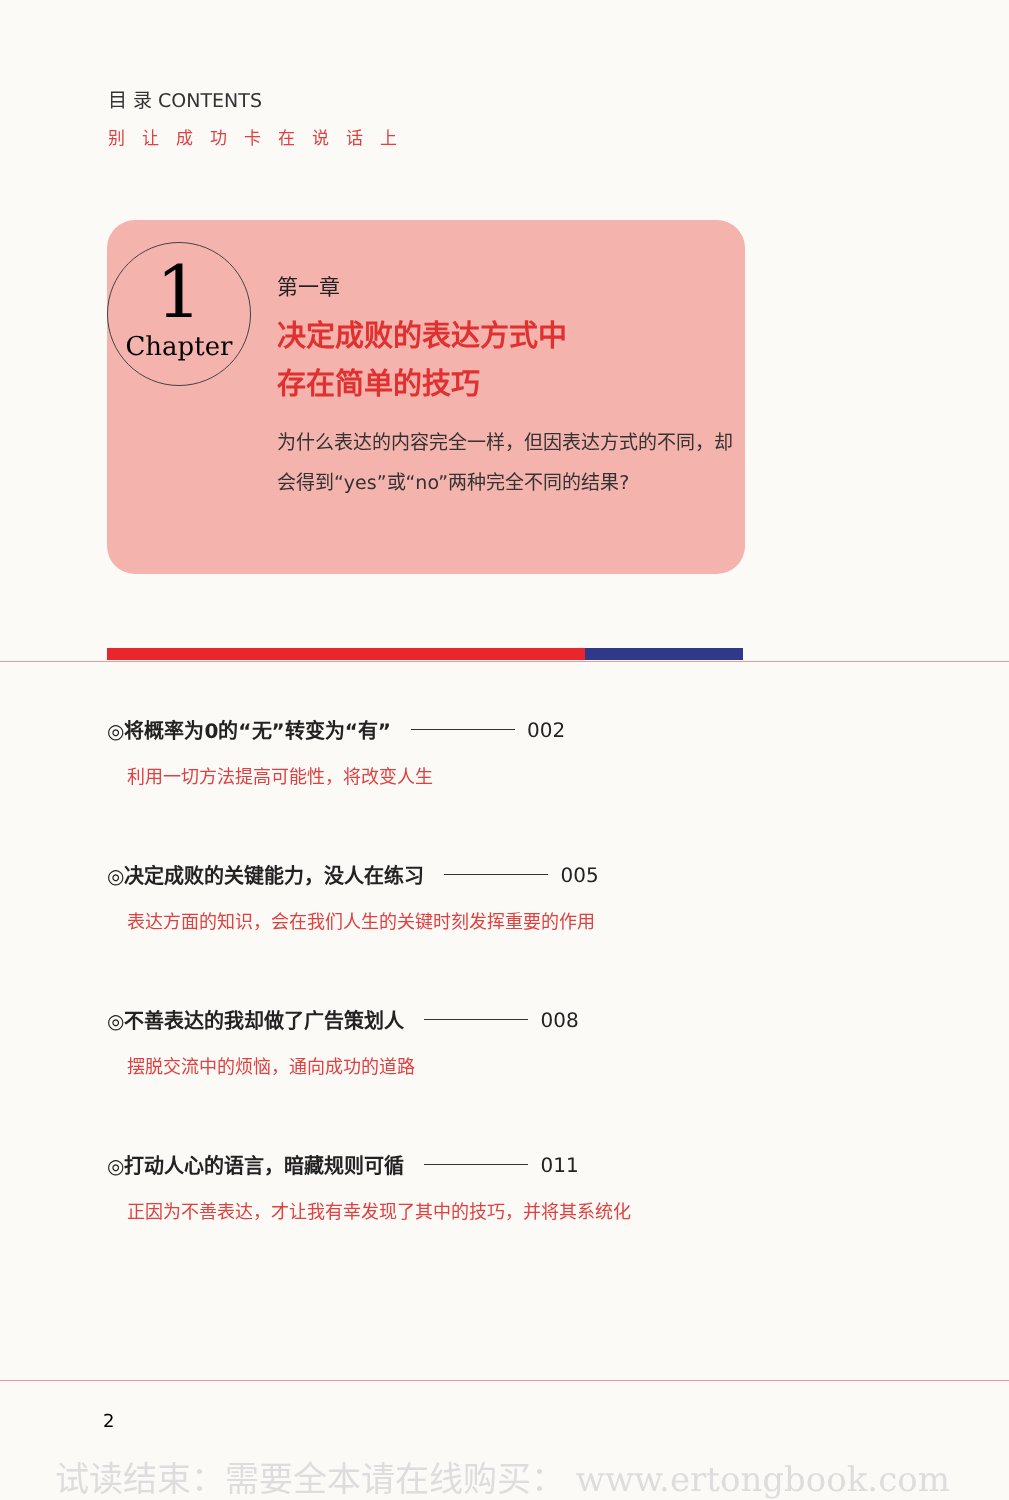目 录 CONTENTS
别让成功卡在说话上
1
Chapter
第一章
决定成败的表达方式中
存在简单的技巧
为什么表达的内容完全一样，但因表达方式的不同，却会得到“yes”或“no”两种完全不同的结果?
◎将概率为0的“无”转变为“有” 002
利用一切方法提高可能性，将改变人生
◎决定成败的关键能力，没人在练习 005
表达方面的知识，会在我们人生的关键时刻发挥重要的作用
◎不善表达的我却做了广告策划人 008
摆脱交流中的烦恼，通向成功的道路
◎打动人心的语言，暗藏规则可循 011
正因为不善表达，才让我有幸发现了其中的技巧，并将其系统化
2
试读结束：需要全本请在线购买： www.ertongbook.com